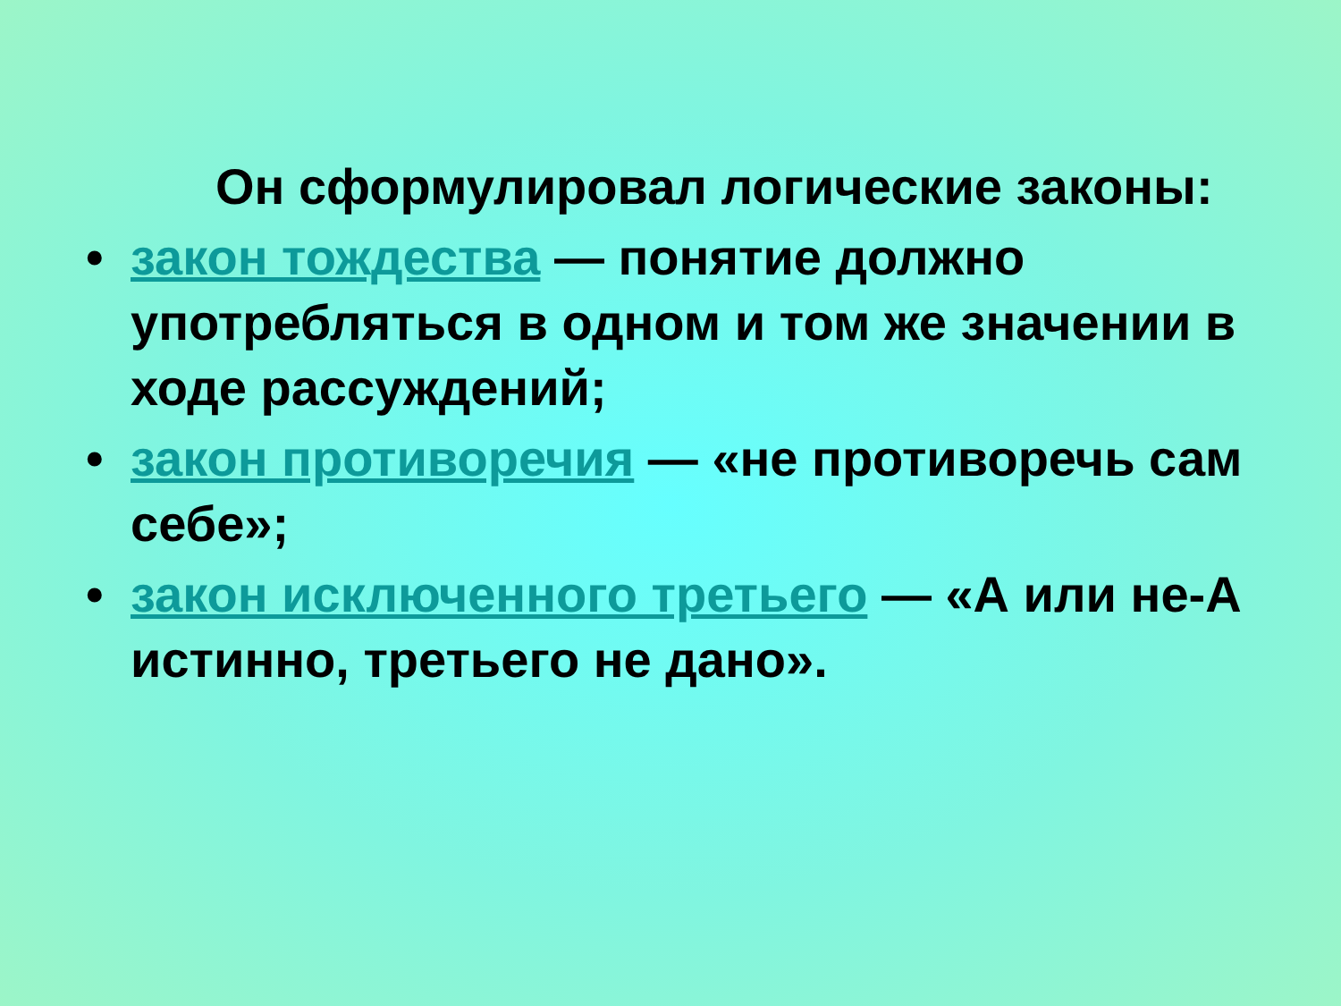Он сформулировал логические законы:
• закон тождества — понятие должно употребляться в одном и том же значении в ходе рассуждений;
• закон противоречия — «не противоречь сам себе»;
• закон исключенного третьего — «А или не-А истинно, третьего не дано».